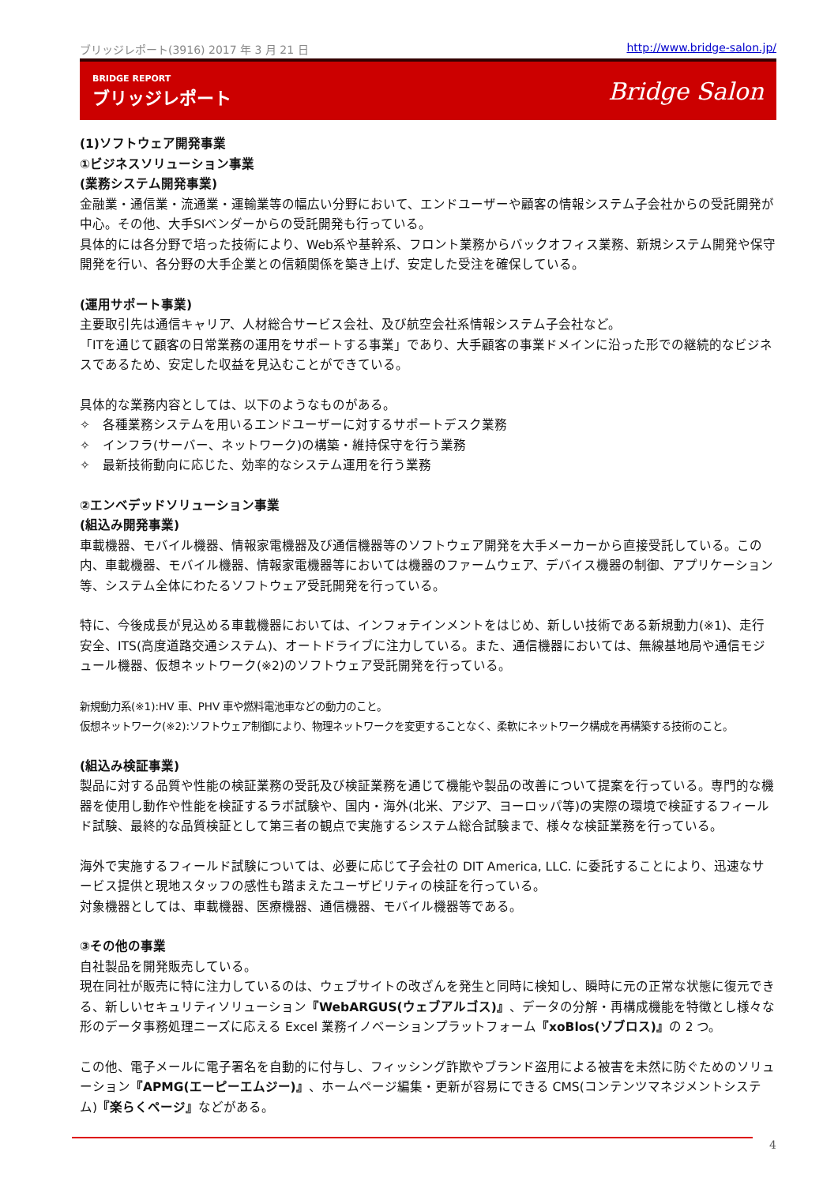ブリッジレポート(3916) 2017 年 3 月 21 日 http://www.bridge-salon.jp/
BRIDGE REPORT
ブリッジレポート
Bridge Salon
(1)ソフトウェア開発事業
①ビジネスソリューション事業
(業務システム開発事業)
金融業・通信業・流通業・運輸業等の幅広い分野において、エンドユーザーや顧客の情報システム子会社からの受託開発が中心。その他、大手SIベンダーからの受託開発も行っている。
具体的には各分野で培った技術により、Web系や基幹系、フロント業務からバックオフィス業務、新規システム開発や保守開発を行い、各分野の大手企業との信頼関係を築き上げ、安定した受注を確保している。
(運用サポート事業)
主要取引先は通信キャリア、人材総合サービス会社、及び航空会社系情報システム子会社など。
「ITを通じて顧客の日常業務の運用をサポートする事業」であり、大手顧客の事業ドメインに沿った形での継続的なビジネスであるため、安定した収益を見込むことができている。
具体的な業務内容としては、以下のようなものがある。
✧　各種業務システムを用いるエンドユーザーに対するサポートデスク業務
✧　インフラ(サーバー、ネットワーク)の構築・維持保守を行う業務
✧　最新技術動向に応じた、効率的なシステム運用を行う業務
②エンベデッドソリューション事業
(組込み開発事業)
車載機器、モバイル機器、情報家電機器及び通信機器等のソフトウェア開発を大手メーカーから直接受託している。この内、車載機器、モバイル機器、情報家電機器等においては機器のファームウェア、デバイス機器の制御、アプリケーション等、システム全体にわたるソフトウェア受託開発を行っている。
特に、今後成長が見込める車載機器においては、インフォテインメントをはじめ、新しい技術である新規動力(※1)、走行安全、ITS(高度道路交通システム)、オートドライブに注力している。また、通信機器においては、無線基地局や通信モジュール機器、仮想ネットワーク(※2)のソフトウェア受託開発を行っている。
新規動力系(※1):HV 車、PHV 車や燃料電池車などの動力のこと。
仮想ネットワーク(※2):ソフトウェア制御により、物理ネットワークを変更することなく、柔軟にネットワーク構成を再構築する技術のこと。
(組込み検証事業)
製品に対する品質や性能の検証業務の受託及び検証業務を通じて機能や製品の改善について提案を行っている。専門的な機器を使用し動作や性能を検証するラボ試験や、国内・海外(北米、アジア、ヨーロッパ等)の実際の環境で検証するフィールド試験、最終的な品質検証として第三者の観点で実施するシステム総合試験まで、様々な検証業務を行っている。
海外で実施するフィールド試験については、必要に応じて子会社の DIT America, LLC. に委託することにより、迅速なサービス提供と現地スタッフの感性も踏まえたユーザビリティの検証を行っている。
対象機器としては、車載機器、医療機器、通信機器、モバイル機器等である。
③その他の事業
自社製品を開発販売している。
現在同社が販売に特に注力しているのは、ウェブサイトの改ざんを発生と同時に検知し、瞬時に元の正常な状態に復元できる、新しいセキュリティソリューション『WebARGUS(ウェブアルゴス)』、データの分解・再構成機能を特徴とし様々な形のデータ事務処理ニーズに応える Excel 業務イノベーションプラットフォーム『xoBlos(ゾブロス)』の 2 つ。
この他、電子メールに電子署名を自動的に付与し、フィッシング詐欺やブランド盗用による被害を未然に防ぐためのソリューション『APMG(エーピーエムジー)』、ホームページ編集・更新が容易にできる CMS(コンテンツマネジメントシステム)『楽らくページ』などがある。
4